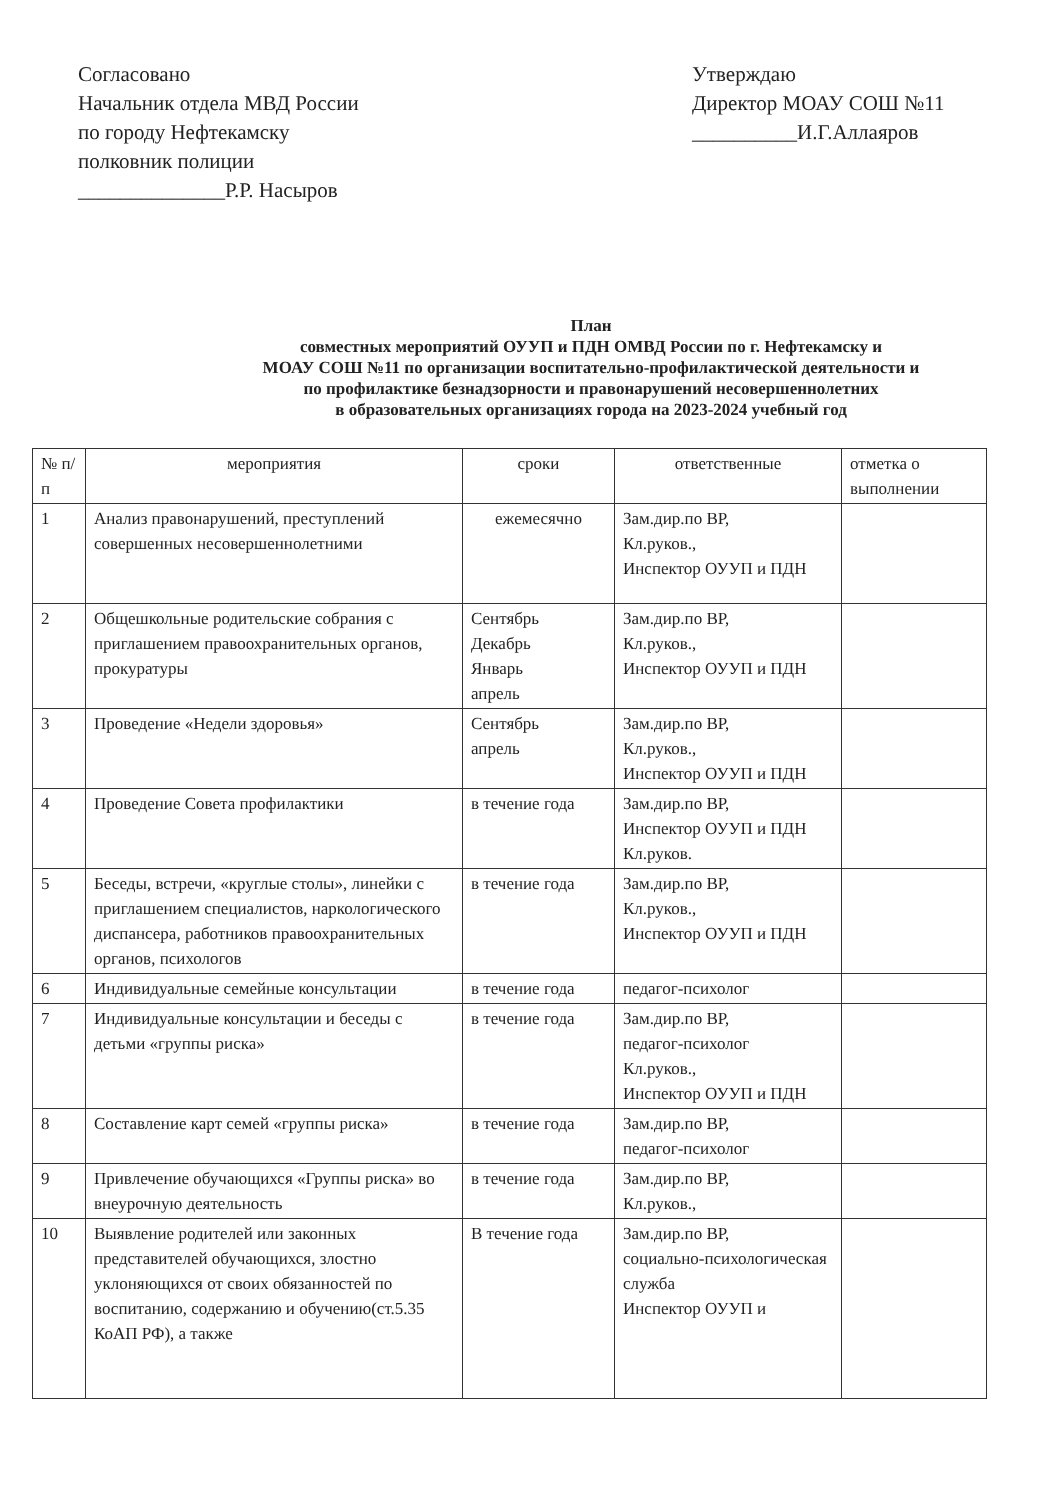Согласовано
Начальник отдела МВД России
по городу Нефтекамску
полковник полиции
______________Р.Р. Насыров
Утверждаю
Директор МОАУ СОШ №11
__________И.Г.Аллаяров
План
совместных мероприятий ОУУП и ПДН ОМВД России по г. Нефтекамску и
МОАУ СОШ №11 по организации воспитательно-профилактической деятельности и
по профилактике безнадзорности и правонарушений несовершеннолетних
в образовательных организациях города на 2023-2024 учебный год
| № п/п | мероприятия | сроки | ответственные | отметка о выполнении |
| --- | --- | --- | --- | --- |
| 1 | Анализ правонарушений, преступлений совершенных несовершеннолетними | ежемесячно | Зам.дир.по ВР, Кл.руков., Инспектор ОУУП и ПДН | |
| 2 | Общешкольные родительские собрания с приглашением правоохранительных органов, прокуратуры | Сентябрь Декабрь Январь апрель | Зам.дир.по ВР, Кл.руков., Инспектор ОУУП и ПДН | |
| 3 | Проведение «Недели здоровья» | Сентябрь апрель | Зам.дир.по ВР, Кл.руков., Инспектор ОУУП и ПДН | |
| 4 | Проведение Совета профилактики | в течение года | Зам.дир.по ВР, Инспектор ОУУП и ПДН Кл.руков. | |
| 5 | Беседы, встречи, «круглые столы», линейки с приглашением специалистов, наркологического диспансера, работников правоохранительных органов, психологов | в течение года | Зам.дир.по ВР, Кл.руков., Инспектор ОУУП и ПДН | |
| 6 | Индивидуальные семейные консультации | в течение года | педагог-психолог | |
| 7 | Индивидуальные консультации и беседы с детьми «группы риска» | в течение года | Зам.дир.по ВР, педагог-психолог Кл.руков., Инспектор ОУУП и ПДН | |
| 8 | Составление карт семей «группы риска» | в течение года | Зам.дир.по ВР, педагог-психолог | |
| 9 | Привлечение обучающихся «Группы риска» во внеурочную деятельность | в течение года | Зам.дир.по ВР, Кл.руков., | |
| 10 | Выявление родителей или законных представителей обучающихся, злостно уклоняющихся от своих обязанностей по воспитанию, содержанию и обучению(ст.5.35 КоАП РФ), а также | В течение года | Зам.дир.по ВР, социально-психологическая служба Инспектор ОУУП и | |